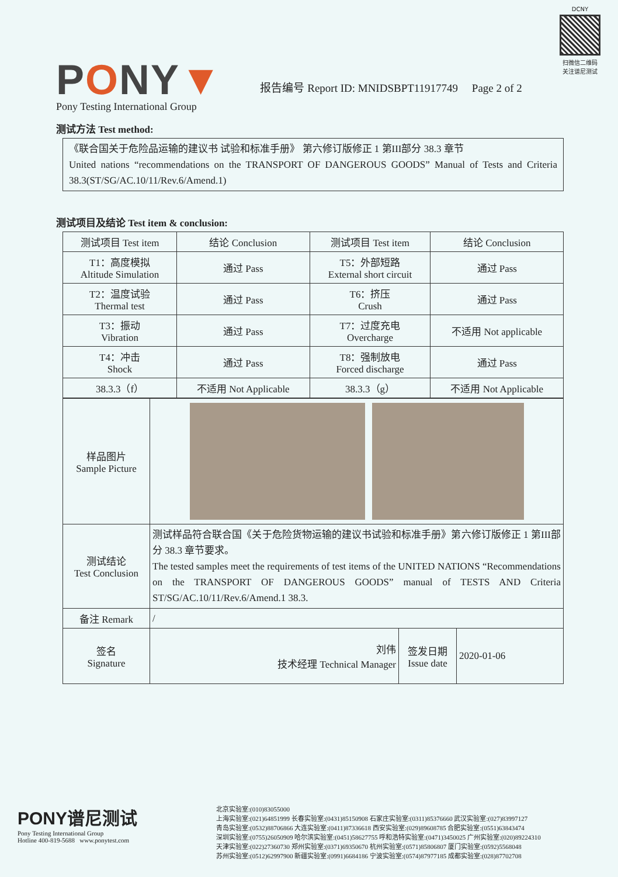PONY▼
报告编号 Report ID: MNIDSBPT11917749 Page 2 of 2
DCNY
扫微信二维码
关注谱尼测试
Pony Testing International Group
测试方法 Test method:
《联合国关于危险品运输的建议书 试验和标准手册》 第六修订版修正 1 第III部分 38.3 章节
United nations “recommendations on the TRANSPORT OF DANGEROUS GOODS” Manual of Tests and Criteria 38.3(ST/SG/AC.10/11/Rev.6/Amend.1)
测试项目及结论 Test item & conclusion:
| 测试项目 Test item | 结论 Conclusion | 测试项目 Test item | 结论 Conclusion |
| --- | --- | --- | --- |
| T1：高度模拟 Altitude Simulation | 通过 Pass | T5：外部短路 External short circuit | 通过 Pass |
| T2：温度试验 Thermal test | 通过 Pass | T6：挤压 Crush | 通过 Pass |
| T3：振动 Vibration | 通过 Pass | T7：过度充电 Overcharge | 不适用 Not applicable |
| T4：冲击 Shock | 通过 Pass | T8：强制放电 Forced discharge | 通过 Pass |
| 38.3.3（f） | 不适用 Not Applicable | 38.3.3（g） | 不适用 Not Applicable |
| 样品图片 Sample Picture | | | |
| 测试结论 Test Conclusion | 测试样品符合联合国《关于危险货物运输的建议书试验和标准手册》第六修订版修正 1 第III部分 38.3 章节要求。 The tested samples meet the requirements of test items of the UNITED NATIONS “Recommendations on the TRANSPORT OF DANGEROUS GOODS” manual of TESTS AND Criteria ST/SG/AC.10/11/Rev.6/Amend.1 38.3. | | |
| 备注 Remark | / | | |
| 签名 Signature | 刘伟 技术经理 Technical Manager | 签发日期 Issue date | 2020-01-06 |
PONY谱尼测试
Pony Testing International Group
Hotline 400-819-5688 www.ponytest.com
北京实验室:(010)83055000
上海实验室:(021)64851999 长春实验室:(0431)85150908 石家庄实验室:(0311)85376660 武汉实验室:(027)83997127
青岛实验室:(0532)88706866 大连实验室:(0411)87336618 西安实验室:(029)89608785 合肥实验室:(0551)63843474
深圳实验室:(0755)26050909 哈尔滨实验室:(0451)58627755 呼和浩特实验室:(0471)3450025 广州实验室:(020)89224310
天津实验室:(022)27360730 郑州实验室:(0371)69350670 杭州实验室:(0571)85806807 厦门实验室:(0592)5568048
苏州实验室:(0512)62997900 新疆实验室:(0991)6684186 宁波实验室:(0574)87977185 成都实验室:(028)87702708